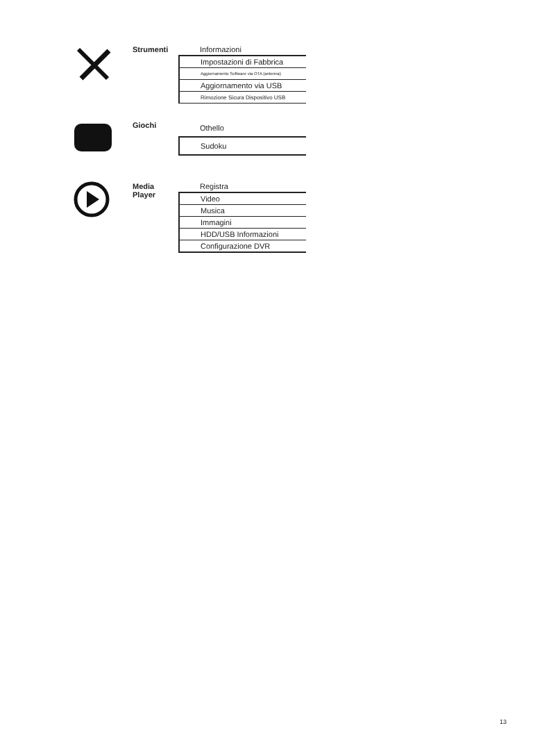Strumenti
| Informazioni |
| Impostazioni di Fabbrica |
| Aggiornamento Software via OTA (antenna) |
| Aggiornamento via USB |
| Rimozione Sicura Dispositivo USB |
Giochi
| Othello |
| Sudoku |
Media Player
| Registra |
| Video |
| Musica |
| Immagini |
| HDD/USB Informazioni |
| Configurazione DVR |
13